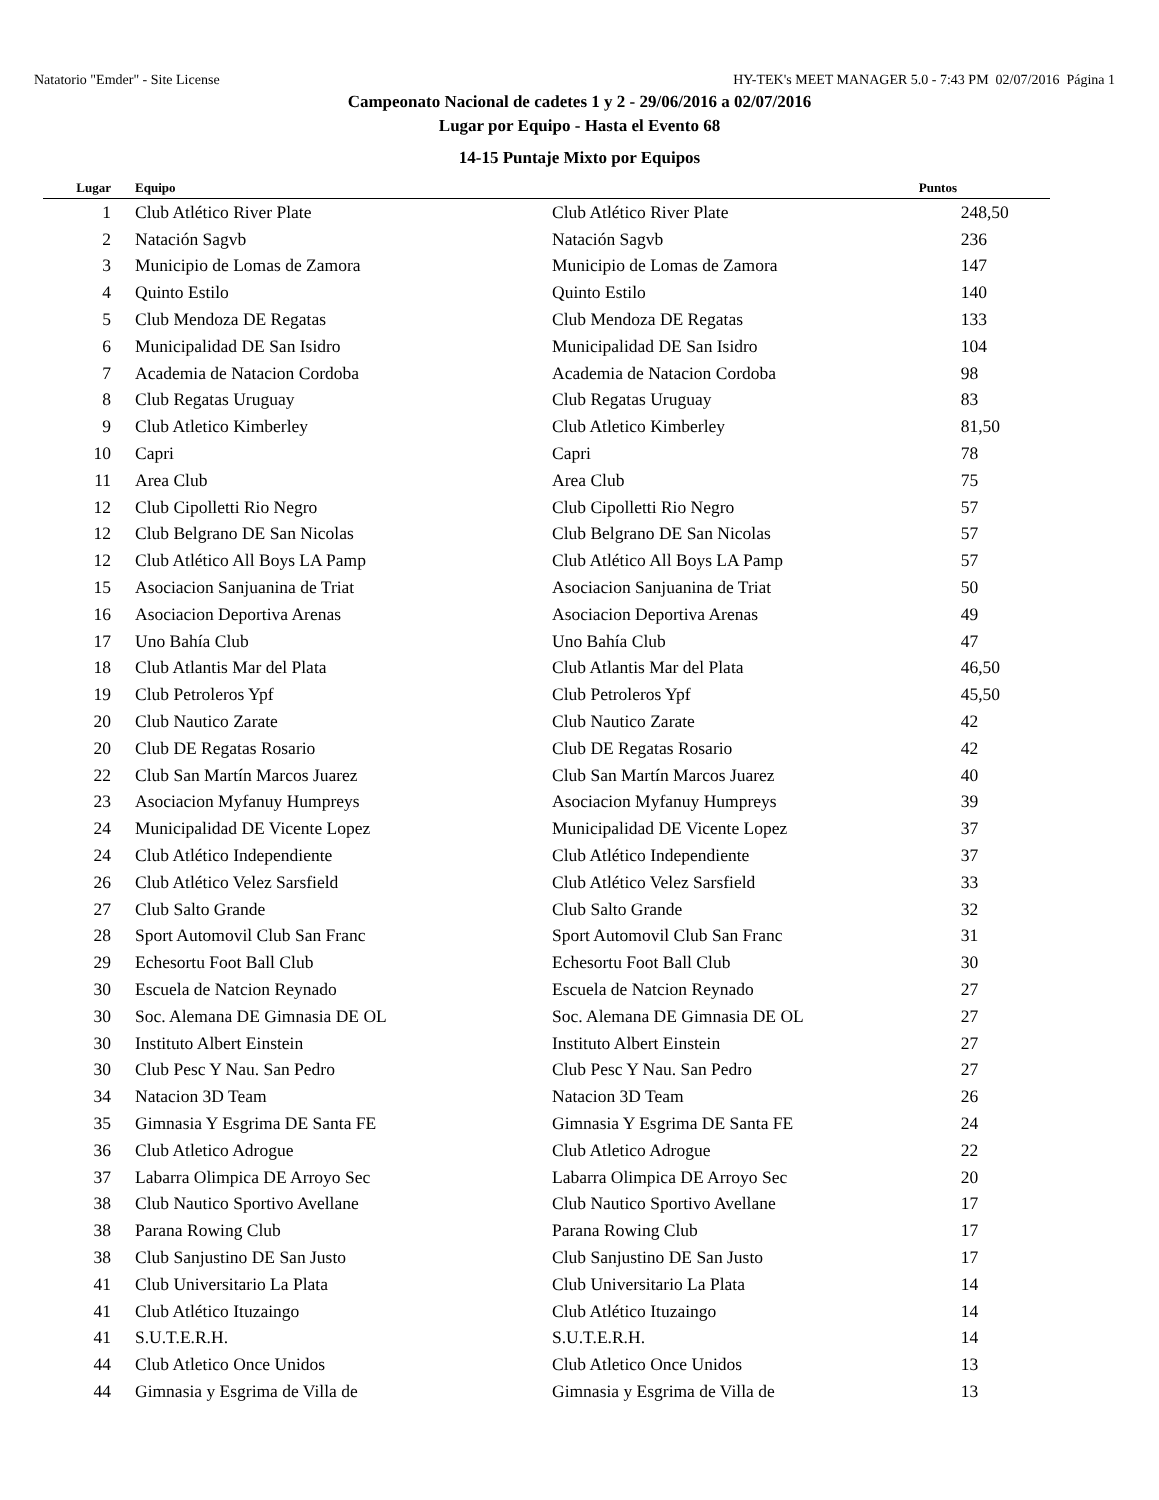Natatorio "Emder" - Site License HY-TEK's MEET MANAGER 5.0 - 7:43 PM 02/07/2016 Página 1
Campeonato Nacional de cadetes 1 y 2 - 29/06/2016 a 02/07/2016
Lugar por Equipo - Hasta el Evento 68
14-15 Puntaje Mixto por Equipos
| Lugar | Equipo | | Puntos |
| --- | --- | --- | --- |
| 1 | Club Atlético River Plate | Club Atlético River Plate | 248,50 |
| 2 | Natación Sagvb | Natación Sagvb | 236 |
| 3 | Municipio de Lomas de Zamora | Municipio de Lomas de Zamora | 147 |
| 4 | Quinto Estilo | Quinto Estilo | 140 |
| 5 | Club Mendoza DE Regatas | Club Mendoza DE Regatas | 133 |
| 6 | Municipalidad DE San Isidro | Municipalidad DE San Isidro | 104 |
| 7 | Academia de Natacion Cordoba | Academia de Natacion Cordoba | 98 |
| 8 | Club Regatas Uruguay | Club Regatas Uruguay | 83 |
| 9 | Club Atletico Kimberley | Club Atletico Kimberley | 81,50 |
| 10 | Capri | Capri | 78 |
| 11 | Area Club | Area Club | 75 |
| 12 | Club Cipolletti Rio Negro | Club Cipolletti Rio Negro | 57 |
| 12 | Club Belgrano DE San Nicolas | Club Belgrano DE San Nicolas | 57 |
| 12 | Club Atlético All Boys LA Pamp | Club Atlético All Boys LA Pamp | 57 |
| 15 | Asociacion Sanjuanina de Triat | Asociacion Sanjuanina de Triat | 50 |
| 16 | Asociacion Deportiva Arenas | Asociacion Deportiva Arenas | 49 |
| 17 | Uno Bahía Club | Uno Bahía Club | 47 |
| 18 | Club Atlantis Mar del Plata | Club Atlantis Mar del Plata | 46,50 |
| 19 | Club Petroleros Ypf | Club Petroleros Ypf | 45,50 |
| 20 | Club Nautico Zarate | Club Nautico Zarate | 42 |
| 20 | Club DE Regatas Rosario | Club DE Regatas Rosario | 42 |
| 22 | Club San Martín Marcos Juarez | Club San Martín Marcos Juarez | 40 |
| 23 | Asociacion Myfanuy Humpreys | Asociacion Myfanuy Humpreys | 39 |
| 24 | Municipalidad DE Vicente Lopez | Municipalidad DE Vicente Lopez | 37 |
| 24 | Club Atlético Independiente | Club Atlético Independiente | 37 |
| 26 | Club Atlético Velez Sarsfield | Club Atlético Velez Sarsfield | 33 |
| 27 | Club Salto Grande | Club Salto Grande | 32 |
| 28 | Sport Automovil Club San Franc | Sport Automovil Club San Franc | 31 |
| 29 | Echesortu Foot Ball Club | Echesortu Foot Ball Club | 30 |
| 30 | Escuela de Natcion Reynado | Escuela de Natcion Reynado | 27 |
| 30 | Soc. Alemana DE Gimnasia DE OL | Soc. Alemana DE Gimnasia DE OL | 27 |
| 30 | Instituto Albert Einstein | Instituto Albert Einstein | 27 |
| 30 | Club Pesc Y Nau. San Pedro | Club Pesc Y Nau. San Pedro | 27 |
| 34 | Natacion 3D Team | Natacion 3D Team | 26 |
| 35 | Gimnasia Y Esgrima DE Santa FE | Gimnasia Y Esgrima DE Santa FE | 24 |
| 36 | Club Atletico Adrogue | Club Atletico Adrogue | 22 |
| 37 | Labarra Olimpica DE Arroyo Sec | Labarra Olimpica DE Arroyo Sec | 20 |
| 38 | Club Nautico Sportivo Avellane | Club Nautico Sportivo Avellane | 17 |
| 38 | Parana Rowing Club | Parana Rowing Club | 17 |
| 38 | Club Sanjustino DE San Justo | Club Sanjustino DE San Justo | 17 |
| 41 | Club Universitario La Plata | Club Universitario La Plata | 14 |
| 41 | Club Atlético Ituzaingo | Club Atlético Ituzaingo | 14 |
| 41 | S.U.T.E.R.H. | S.U.T.E.R.H. | 14 |
| 44 | Club Atletico Once Unidos | Club Atletico Once Unidos | 13 |
| 44 | Gimnasia y Esgrima de Villa de | Gimnasia y Esgrima de Villa de | 13 |